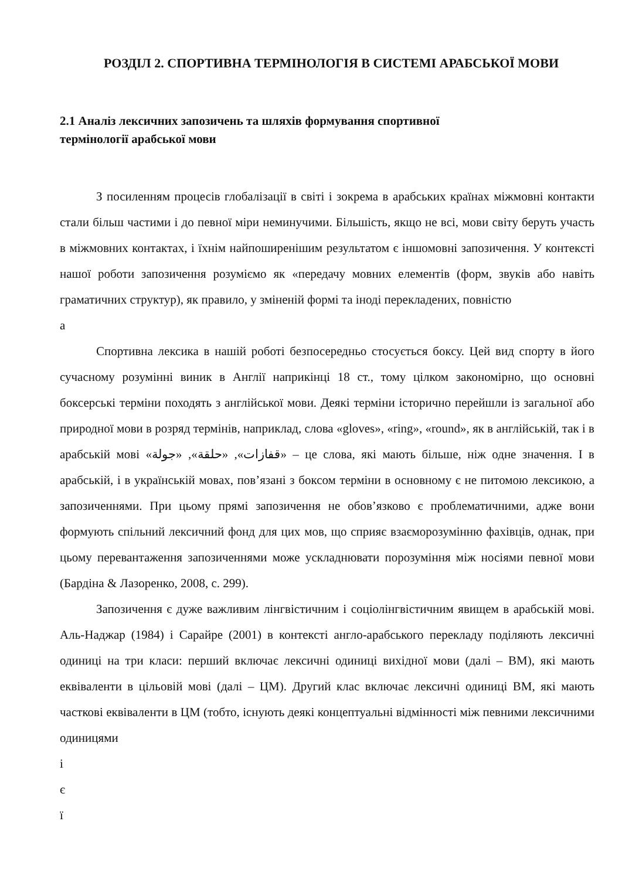РОЗДІЛ 2. СПОРТИВНА ТЕРМІНОЛОГІЯ В СИСТЕМІ АРАБСЬКОЇ МОВИ
2.1 Аналіз лексичних запозичень та шляхів формування спортивної
термінології арабської мови
З посиленням процесів глобалізації в світі і зокрема в арабських країнах міжмовні контакти стали більш частими і до певної міри неминучими. Більшість, якщо не всі, мови світу беруть участь в міжмовних контактах, і їхнім найпоширенішим результатом є іншомовні запозичення. У контексті нашої роботи запозичення розуміємо як «передачу мовних елементів (форм, звуків або навіть граматичних структур), як правило, у зміненій формі та іноді перекладених, повністю
а
Спортивна лексика в нашій роботі безпосередньо стосується боксу. Цей вид спорту в його сучасному розумінні виник в Англії наприкінці 18 ст., тому цілком закономірно, що основні боксерські терміни походять з англійської мови. Деякі терміни історично перейшли із загальної або природної мови в розряд термінів, наприклад, слова «gloves», «ring», «round», як в англійській, так і в арабській мові «قفازات», «حلقة», «جولة» – це слова, які мають більше, ніж одне значення. І в арабській, і в українській мовах, пов’язані з боксом терміни в основному є не питомою лексикою, а запозиченнями. При цьому прямі запозичення не обов’язково є проблематичними, адже вони формують спільний лексичний фонд для цих мов, що сприяє взаєморозумінню фахівців, однак, при цьому перевантаження запозиченнями може ускладнювати порозуміння між носіями певної мови (Бардіна & Лазоренко, 2008, с. 299).
Запозичення є дуже важливим лінгвістичним і соціолінгвістичним явищем в арабській мові. Аль-Наджар (1984) і Сарайре (2001) в контексті англо-арабського перекладу поділяють лексичні одиниці на три класи: перший включає лексичні одиниці вихідної мови (далі – ВМ), які мають еквіваленти в цільовій мові (далі – ЦМ). Другий клас включає лексичні одиниці ВМ, які мають часткові еквіваленти в ЦМ (тобто, існують деякі концептуальні відмінності між певними лексичними одиницями
і
є
ї